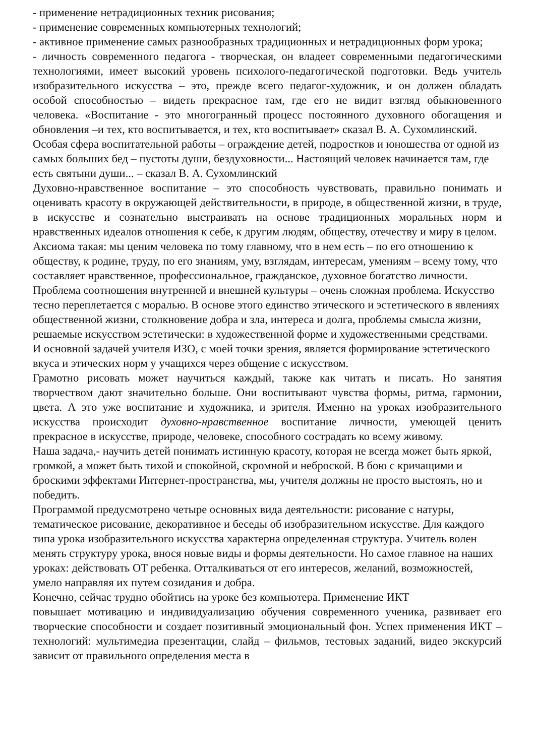- применение нетрадиционных техник рисования;
- применение современных компьютерных технологий;
- активное применение самых разнообразных традиционных и нетрадиционных форм урока;
- личность современного педагога - творческая, он владеет современными педагогическими технологиями, имеет высокий уровень психолого-педагогической подготовки. Ведь учитель изобразительного искусства – это, прежде всего педагог-художник, и он должен обладать особой способностью – видеть прекрасное там, где его не видит взгляд обыкновенного человека. «Воспитание - это многогранный процесс постоянного духовного обогащения и обновления –и тех, кто воспитывается, и тех, кто воспитывает» сказал В. А. Сухомлинский.
Особая сфера воспитательной работы – ограждение детей, подростков и юношества от одной из самых больших бед – пустоты души, бездуховности... Настоящий человек начинается там, где есть святыни души... – сказал В. А. Сухомлинский
Духовно-нравственное воспитание – это способность чувствовать, правильно понимать и оценивать красоту в окружающей действительности, в природе, в общественной жизни, в труде, в искусстве и сознательно выстраивать на основе традиционных моральных норм и нравственных идеалов отношения к себе, к другим людям, обществу, отечеству и миру в целом.
Аксиома такая: мы ценим человека по тому главному, что в нем есть – по его отношению к обществу, к родине, труду, по его знаниям, уму, взглядам, интересам, умениям – всему тому, что составляет нравственное, профессиональное, гражданское, духовное богатство личности. Проблема соотношения внутренней и внешней культуры – очень сложная проблема. Искусство тесно переплетается с моралью. В основе этого единство этического и эстетического в явлениях общественной жизни, столкновение добра и зла, интереса и долга, проблемы смысла жизни, решаемые искусством эстетически: в художественной форме и художественными средствами.
И основной задачей учителя ИЗО, с моей точки зрения, является формирование эстетического вкуса и этических норм у учащихся через общение с искусством.
Грамотно рисовать может научиться каждый, также как читать и писать. Но занятия творчеством дают значительно больше. Они воспитывают чувства формы, ритма, гармонии, цвета. А это уже воспитание и художника, и зрителя. Именно на уроках изобразительного искусства происходит духовно-нравственное воспитание личности, умеющей ценить прекрасное в искусстве, природе, человеке, способного сострадать ко всему живому.
Наша задача,- научить детей понимать истинную красоту, которая не всегда может быть яркой, громкой, а может быть тихой и спокойной, скромной и неброской. В бою с кричащими и броскими эффектами Интернет-пространства, мы, учителя должны не просто выстоять, но и победить.
Программой предусмотрено четыре основных вида деятельности: рисование с натуры, тематическое рисование, декоративное и беседы об изобразительном искусстве. Для каждого типа урока изобразительного искусства характерна определенная структура. Учитель волен менять структуру урока, внося новые виды и формы деятельности. Но самое главное на наших уроках: действовать ОТ ребенка. Отталкиваться от его интересов, желаний, возможностей, умело направляя их путем созидания и добра.
Конечно, сейчас трудно обойтись на уроке без компьютера. Применение ИКТ
повышает мотивацию и индивидуализацию обучения современного ученика, развивает его творческие способности и создает позитивный эмоциональный фон. Успех применения ИКТ – технологий: мультимедиа презентации, слайд – фильмов, тестовых заданий, видео экскурсий зависит от правильного определения места в